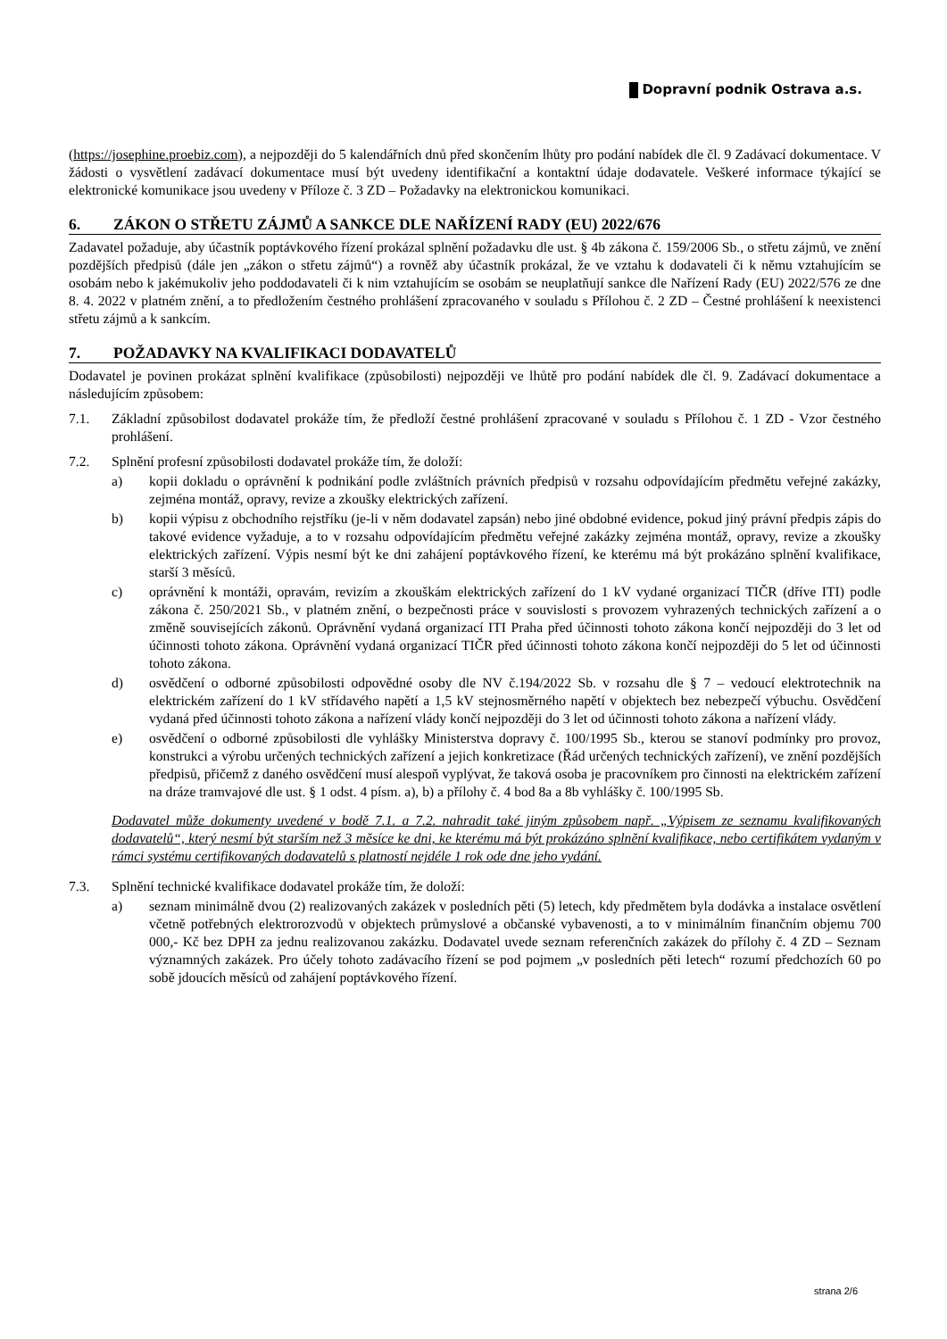Dopravní podnik Ostrava a.s.
(https://josephine.proebiz.com), a nejpozději do 5 kalendářních dnů před skončením lhůty pro podání nabídek dle čl. 9 Zadávací dokumentace. V žádosti o vysvětlení zadávací dokumentace musí být uvedeny identifikační a kontaktní údaje dodavatele. Veškeré informace týkající se elektronické komunikace jsou uvedeny v Příloze č. 3 ZD – Požadavky na elektronickou komunikaci.
6. ZÁKON O STŘETU ZÁJMŮ A SANKCE DLE NAŘÍZENÍ RADY (EU) 2022/676
Zadavatel požaduje, aby účastník poptávkového řízení prokázal splnění požadavku dle ust. § 4b zákona č. 159/2006 Sb., o střetu zájmů, ve znění pozdějších předpisů (dále jen „zákon o střetu zájmů“) a rovněž aby účastník prokázal, že ve vztahu k dodavateli či k němu vztahujícím se osobám nebo k jakémukoliv jeho poddodavateli či k nim vztahujícím se osobám se neuplatňují sankce dle Nařízení Rady (EU) 2022/576 ze dne 8. 4. 2022 v platném znění, a to předložením čestného prohlášení zpracovaného v souladu s Přílohou č. 2 ZD – Čestné prohlášení k neexistenci střetu zájmů a k sankcím.
7. POŽADAVKY NA KVALIFIKACI DODAVATELŮ
Dodavatel je povinen prokázat splnění kvalifikace (způsobilosti) nejpozději ve lhůtě pro podání nabídek dle čl. 9. Zadávací dokumentace a následujícím způsobem:
7.1. Základní způsobilost dodavatel prokáže tím, že předloží čestné prohlášení zpracované v souladu s Přílohou č. 1 ZD - Vzor čestného prohlášení.
7.2. Splnění profesní způsobilosti dodavatel prokáže tím, že doloží:
a) kopii dokladu o oprávnění k podnikání podle zvláštních právních předpisů v rozsahu odpovídajícím předmětu veřejné zakázky, zejména montáž, opravy, revize a zkoušky elektrických zařízení.
b) kopii výpisu z obchodního rejstříku (je-li v něm dodavatel zapsán) nebo jiné obdobné evidence, pokud jiný právní předpis zápis do takové evidence vyžaduje, a to v rozsahu odpovídajícím předmětu veřejné zakázky zejména montáž, opravy, revize a zkoušky elektrických zařízení. Výpis nesmí být ke dni zahájení poptávkového řízení, ke kterému má být prokázáno splnění kvalifikace, starší 3 měsíců.
c) oprávnění k montáži, opravám, revizím a zkouškám elektrických zařízení do 1 kV vydané organizací TIČR (dříve ITI) podle zákona č. 250/2021 Sb., v platném znění, o bezpečnosti práce v souvislosti s provozem vyhrazených technických zařízení a o změně souvisejících zákonů. Oprávnění vydaná organizací ITI Praha před účinnosti tohoto zákona končí nejpozději do 3 let od účinnosti tohoto zákona. Oprávnění vydaná organizací TIČR před účinnosti tohoto zákona končí nejpozději do 5 let od účinnosti tohoto zákona.
d) osvědčení o odborné způsobilosti odpovědné osoby dle NV č.194/2022 Sb. v rozsahu dle § 7 – vedoucí elektrotechnik na elektrickém zařízení do 1 kV střídavého napětí a 1,5 kV stejnosměrného napětí v objektech bez nebezpečí výbuchu. Osvědčení vydaná před účinnosti tohoto zákona a nařízení vlády končí nejpozději do 3 let od účinnosti tohoto zákona a nařízení vlády.
e) osvědčení o odborné způsobilosti dle vyhlášky Ministerstva dopravy č. 100/1995 Sb., kterou se stanoví podmínky pro provoz, konstrukci a výrobu určených technických zařízení a jejich konkretizace (Řád určených technických zařízení), ve znění pozdějších předpisů, přičemž z daného osvědčení musí alespoň vyplývat, že taková osoba je pracovníkem pro činnosti na elektrickém zařízení na dráze tramvajové dle ust. § 1 odst. 4 písm. a), b) a přílohy č. 4 bod 8a a 8b vyhlášky č. 100/1995 Sb.
Dodavatel může dokumenty uvedené v bodě 7.1. a 7.2. nahradit také jiným způsobem např. „Výpisem ze seznamu kvalifikovaných dodavatelů“, který nesmí být starším než 3 měsíce ke dni, ke kterému má být prokázáno splnění kvalifikace, nebo certifikátem vydaným v rámci systému certifikovaných dodavatelů s platností nejdéle 1 rok ode dne jeho vydání.
7.3. Splnění technické kvalifikace dodavatel prokáže tím, že doloží:
a) seznam minimálně dvou (2) realizovaných zakázek v posledních pěti (5) letech, kdy předmětem byla dodávka a instalace osvětlení včetně potřebných elektrorozvodů v objektech průmyslové a občanské vybavenosti, a to v minimálním finančním objemu 700 000,- Kč bez DPH za jednu realizovanou zakázku. Dodavatel uvede seznam referenčních zakázek do přílohy č. 4 ZD – Seznam významných zakázek. Pro účely tohoto zadávacího řízení se pod pojmem „v posledních pěti letech“ rozumí předchozích 60 po sobě jdoucích měsíců od zahájení poptávkového řízení.
strana 2/6